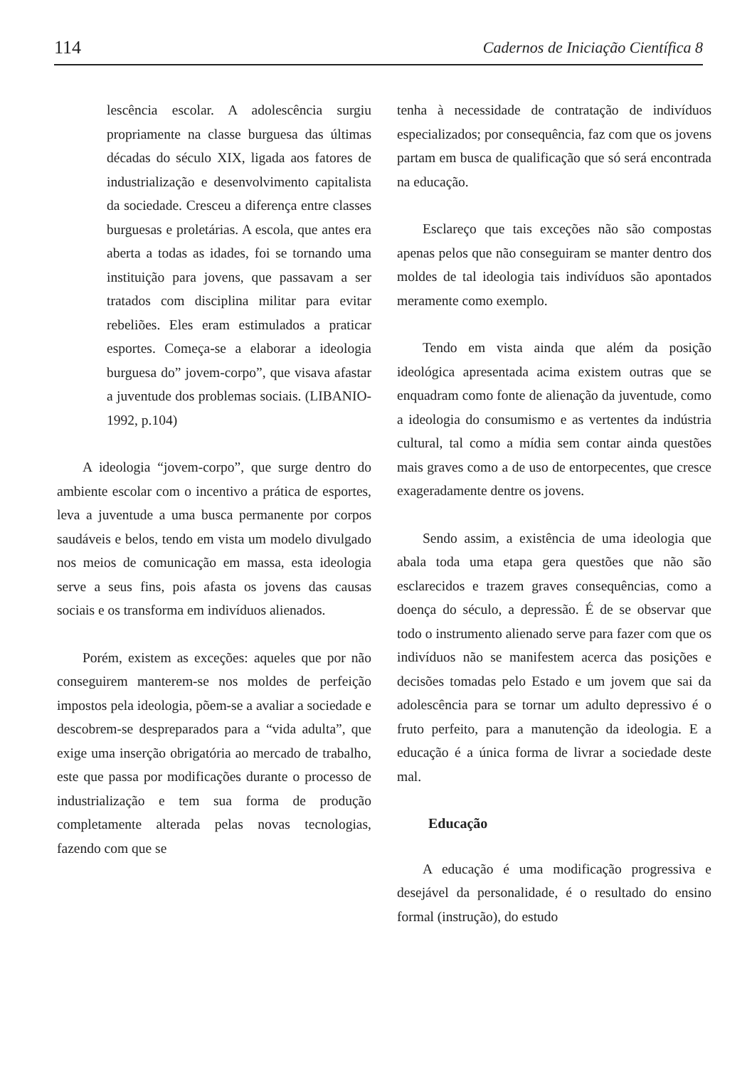114 Cadernos de Iniciação Científica 8
lescência escolar. A adolescência surgiu propriamente na classe burguesa das últimas décadas do século XIX, ligada aos fatores de industrialização e desenvolvimento capitalista da sociedade. Cresceu a diferença entre classes burguesas e proletárias. A escola, que antes era aberta a todas as idades, foi se tornando uma instituição para jovens, que passavam a ser tratados com disciplina militar para evitar rebeliões. Eles eram estimulados a praticar esportes. Começa-se a elaborar a ideologia burguesa do” jovem-corpo”, que visava afastar a juventude dos problemas sociais. (LIBANIO-1992, p.104)
A ideologia “jovem-corpo”, que surge dentro do ambiente escolar com o incentivo a prática de esportes, leva a juventude a uma busca permanente por corpos saudáveis e belos, tendo em vista um modelo divulgado nos meios de comunicação em massa, esta ideologia serve a seus fins, pois afasta os jovens das causas sociais e os transforma em indivíduos alienados.
Porém, existem as exceções: aqueles que por não conseguirem manterem-se nos moldes de perfeição impostos pela ideologia, põem-se a avaliar a sociedade e descobrem-se despreparados para a “vida adulta”, que exige uma inserção obrigatória ao mercado de trabalho, este que passa por modificações durante o processo de industrialização e tem sua forma de produção completamente alterada pelas novas tecnologias, fazendo com que se
tenha à necessidade de contratação de indivíduos especializados; por consequência, faz com que os jovens partam em busca de qualificação que só será encontrada na educação.
Esclareço que tais exceções não são compostas apenas pelos que não conseguiram se manter dentro dos moldes de tal ideologia tais indivíduos são apontados meramente como exemplo.
Tendo em vista ainda que além da posição ideológica apresentada acima existem outras que se enquadram como fonte de alienação da juventude, como a ideologia do consumismo e as vertentes da indústria cultural, tal como a mídia sem contar ainda questões mais graves como a de uso de entorpecentes, que cresce exageradamente dentre os jovens.
Sendo assim, a existência de uma ideologia que abala toda uma etapa gera questões que não são esclarecidos e trazem graves consequências, como a doença do século, a depressão. É de se observar que todo o instrumento alienado serve para fazer com que os indivíduos não se manifestem acerca das posições e decisões tomadas pelo Estado e um jovem que sai da adolescência para se tornar um adulto depressivo é o fruto perfeito, para a manutenção da ideologia. E a educação é a única forma de livrar a sociedade deste mal.
Educação
A educação é uma modificação progressiva e desejável da personalidade, é o resultado do ensino formal (instrução), do estudo